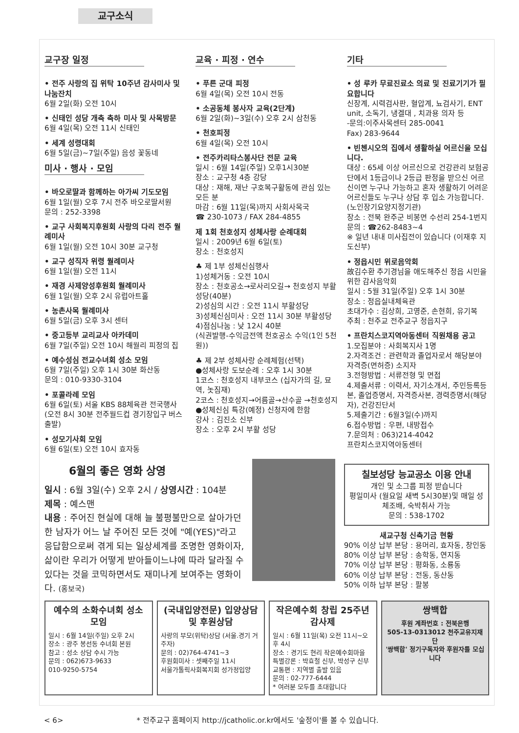교구소식
교구장 일정
• 전주 사랑의 집 위탁 10주년 감사미사 및 나눔잔치
6월 2일(화) 오전 10시
• 신태인 성당 개축 축하 미사 및 사목방문
6월 4일(목) 오전 11시 신태인
• 세계 성령대회
6월 5일(금)~7일(주일) 음성 꽃동네
미사 · 행사 · 모임
• 바오로딸과 함께하는 아가씨 기도모임
6월 1일(월) 오후 7시 전주 바오로딸서원
문의 : 252-3398
• 교구 사회복지후원회 사랑의 다리 전주 월례미사
6월 1일(월) 오전 10시 30분 교구청
• 교구 성직자 위령 월례미사
6월 1일(월) 오전 11시
• 재경 사제양성후원회 월례미사
6월 1일(월) 오후 2시 유럽아트홀
• 농촌사목 월례미사
6월 5일(금) 오후 3시 센터
• 중고등부 교리교사 아카데미
6월 7일(주일) 오전 10시 해월리 피정의 집
• 예수성심 전교수녀회 성소 모임
6월 7일(주일) 오후 1시 30분 화산동
문의 : 010-9330-3104
• 포콜라레 모임
6월 6일(토) 서울 KBS 88체육관 전국행사
(오전 8시 30분 전주월드컵 경기장입구 버스출발)
• 성모기사회 모임
6월 6일(토) 오전 10시 효자동
교육 · 피정 · 연수
• 푸른 군대 피정
6월 4일(목) 오전 10시 전동
• 소공동체 봉사자 교육(2단계)
6월 2일(화)~3일(수) 오후 2시 삼천동
• 천호피정
6월 4일(목) 오전 10시
• 전주카리타스봉사단 전문 교육
일시 : 6월 14일(주일) 오후1시30분
장소 : 교구청 4층 강당
대상 : 재해, 재난 구호복구활동에 관심 있는 모든 분
마감 : 6월 11일(목)까지 사회사목국
☎ 230-1073 / FAX 284-4855
제 1회 천호성지 성체사랑 순례대회
일시 : 2009년 6월 6일(토)
장소 : 천호성지
♣ 제 1부 성체신심행사
1)성체거동 : 오전 10시
장소 : 천호공소→로사리오길→ 천호성지 부활성당(40분)
2)성심의 시간 : 오전 11시 부활성당
3)성체신심미사 : 오전 11시 30분 부활성당
4)점심나눔 : 낮 12시 40분
(식권발행-수익금전액 천호공소 수익(1인 5천원))
♣ 제 2부 성체사랑 순례체험(선택)
●성체사랑 도보순례 : 오후 1시 30분
1코스 : 천호성지 내부코스 (십자가의 길, 묘역, 놋짐재)
2코스 : 천호성지→어름골→산수골 →천호성지
●성체신심 특강(예정) 신청자에 한함
강사 : 김진소 신부
장소 : 오후 2시 부활 성당
기타
• 성 루카 무료진료소 의료 및 진료기기가 필요합니다
신장계, 시력검사판, 혈압계, 뇨검사기, ENT unit, 소독기, 냉겔대 , 치과용 의자 등
-문의:이주사목센터 285-0041
Fax) 283-9644
• 빈첸시오의 집에서 생활하실 어르신을 모십니다.
대상 : 65세 이상 어르신으로 건강관리 보험공단에서 1등급이나 2등급 판정을 받으신 어르신이면 누구나 가능하고 혼자 생활하기 어려운 어르신들도 누구나 상담 후 입소 가능합니다.(노인장기요양지정기관)
장소 : 전북 완주군 비봉면 수선리 254-1번지
문의 : ☎262-8483~4
※ 일년 내내 미사집전이 있습니다 (이재후 지도신부)
• 정읍시민 위로음악회
故김수환 추기경님을 애도해주신 정읍 시민을 위한 감사음악회
일시 : 5월 31일(주일) 오후 1시 30분
장소 : 정읍실내체육관
초대가수 : 김상희, 고영준, 손현희, 유기복
주최 : 천주교 전주교구 정읍지구
• 프란치스코지역아동센터 직원채용 공고
1.모집분야 : 사회복지사 1명
2.자격조건 : 관련학과 졸업자로서 해당분야 자격증(면허증) 소지자
3.전형방법 : 서류전형 및 면접
4.제출서류 : 이력서, 자기소개서, 주민등록등본, 졸업증명서, 자격증사본, 경력증명서(해당자), 건강진단서
5.제출기간 : 6월3일(수)까지
6.접수방법 : 우편, 내방접수
7.문의처 : 063)214-4042
프란치스코지역아동센터
6월의 좋은 영화 상영
일시 : 6월 3일(수) 오후 2시 / 상영시간 : 104분
제목 : 예스맨
내용 : 주어진 현실에 대해 늘 불평불만으로 살아가던 한 남자가 어느 날 주어진 모든 것에 "예(YES)"라고 응답함으로써 겪게 되는 일상세계를 조명한 영화이자, 삶이란 우리가 어떻게 받아들이느냐에 따라 달라질 수 있다는 것을 코믹하면서도 재미나게 보여주는 영화이다. (홍보국)
칠보성당 능교공소 이용 안내
개인 및 소그룹 피정 받습니다
평일미사 (월요일 새벽 5시30분)및 매일 성체조배, 숙박취사 가능
문의 : 538-1702
새교구청 신축기금 현황
90% 이상 납부 본당 : 용머리, 효자동, 창인동
80% 이상 납부 본당 : 송학동, 연지동
70% 이상 납부 본당 : 평화동, 소룡동
60% 이상 납부 본당 : 전동, 동산동
50% 이하 납부 본당 : 팔봉
예수의 소화수녀회 성소 모임
일시 : 6월 14일(주일) 오후 2시
장소 : 광주 봉선동 수녀회 본원
참고 : 성소 상담 수시 가능
문의 : 062)673-9633
010-9250-5754
(국내입양전문) 입양상담 및 후원상담
사랑의 부모(위탁)상담 (서울.경기 거주자)
문의 : 02)764-4741~3
후원회미사 : 셋째주일 11시
서울가톨릭사회복지회 성가정입양
작은예수회 창립 25주년 감사제
일시 : 6월 11일(목) 오전 11시~오후 4시
장소 : 경기도 현리 작은예수회마을
특별강론 : 박효철 신부, 박성구 신부
교통편 : 지역별 출발 있음
문의 : 02-777-6444
* 여러분 모두를 초대합니다
쌍백합
후원 계좌번호 : 전북은행
505-13-0313012 천주교유지재단
'쌍백합' 정기구독자와 후원자를 모십니다
< 6> * 전주교구 홈페이지 http://jcatholic.or.kr에서도 '숲정이'를 볼 수 있습니다.